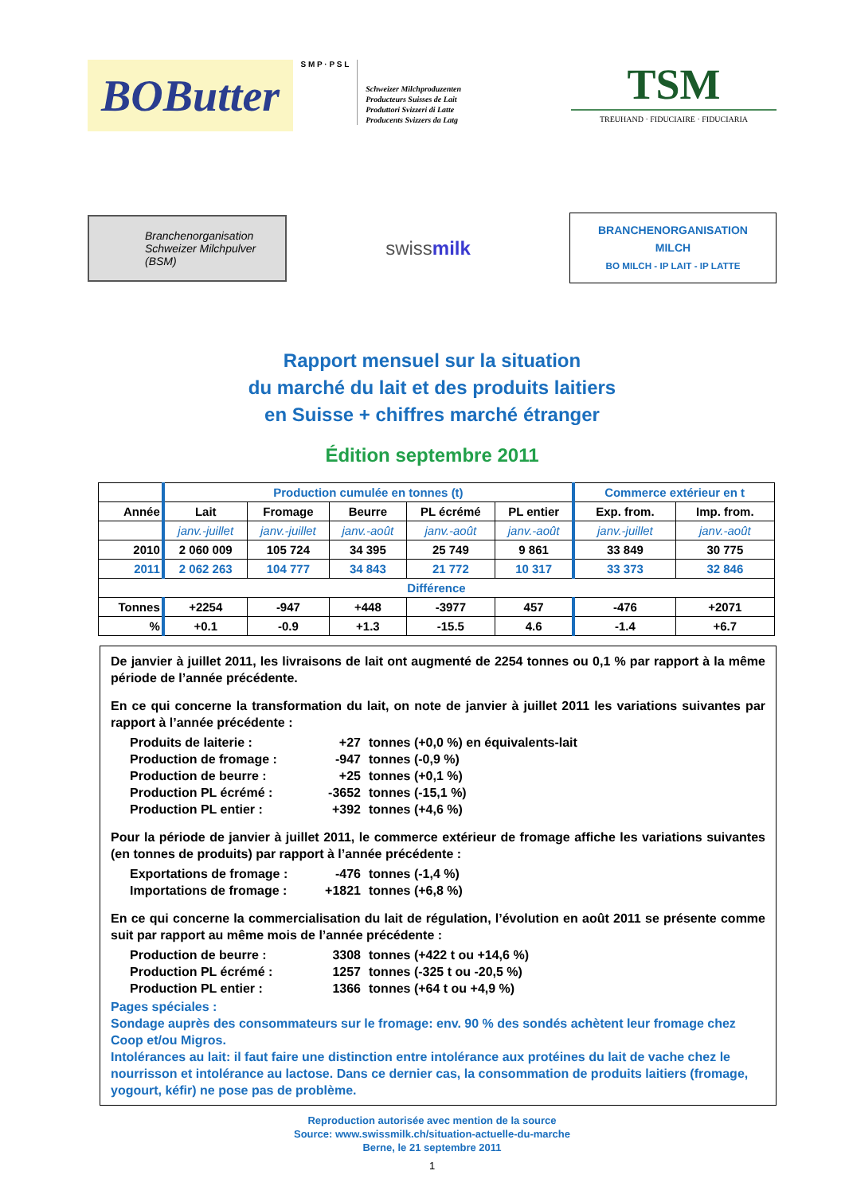BOButter
S M P · P S L
Schweizer Milchproduzenten
Producteurs Suisses de Lait
Produttori Svizzeri di Latte
Producents Svizzers da Latg
TSM
TREUHAND · FIDUCIAIRE · FIDUCIARIA
Branchenorganisation
Schweizer Milchpulver
(BSM)
swissmilk
BRANCHENORGANISATION
MILCH
BO MILCH - IP LAIT - IP LATTE
Rapport mensuel sur la situation
du marché du lait et des produits laitiers
en Suisse + chiffres marché étranger
Édition septembre 2011
| | Production cumulée en tonnes (t) | | | | | Commerce extérieur en t | |
| Année | Lait | Fromage | Beurre | PL écrémé | PL entier | Exp. from. | Imp. from. |
| | janv.-juillet | janv.-juillet | janv.-août | janv.-août | janv.-août | janv.-juillet | janv.-août |
| 2010 | 2 060 009 | 105 724 | 34 395 | 25 749 | 9 861 | 33 849 | 30 775 |
| 2011 | 2 062 263 | 104 777 | 34 843 | 21 772 | 10 317 | 33 373 | 32 846 |
| Différence | | | | | | | |
| Tonnes | +2254 | -947 | +448 | -3977 | 457 | -476 | +2071 |
| % | +0.1 | -0.9 | +1.3 | -15.5 | 4.6 | -1.4 | +6.7 |
De janvier à juillet 2011, les livraisons de lait ont augmenté de 2254 tonnes ou 0,1 % par rapport à la même période de l’année précédente.
En ce qui concerne la transformation du lait, on note de janvier à juillet 2011 les variations suivantes par rapport à l’année précédente :
Produits de laiterie : +27 tonnes (+0,0 %) en équivalents-lait Production de fromage : -947 tonnes (-0,9 %) Production de beurre : +25 tonnes (+0,1 %) Production PL écrémé : -3652 tonnes (-15,1 %) Production PL entier : +392 tonnes (+4,6 %)
Pour la période de janvier à juillet 2011, le commerce extérieur de fromage affiche les variations suivantes (en tonnes de produits) par rapport à l’année précédente :
Exportations de fromage : -476 tonnes (-1,4 %) Importations de fromage : +1821 tonnes (+6,8 %)
En ce qui concerne la commercialisation du lait de régulation, l’évolution en août 2011 se présente comme suit par rapport au même mois de l’année précédente :
Production de beurre : 3308 tonnes (+422 t ou +14,6 %) Production PL écrémé : 1257 tonnes (-325 t ou -20,5 %) Production PL entier : 1366 tonnes (+64 t ou +4,9 %)
Pages spéciales :
Sondage auprès des consommateurs sur le fromage: env. 90 % des sondés achètent leur fromage chez Coop et/ou Migros.
Intolérances au lait: il faut faire une distinction entre intolérance aux protéines du lait de vache chez le nourrisson et intolérance au lactose. Dans ce dernier cas, la consommation de produits laitiers (fromage, yogourt, kéfir) ne pose pas de problème.
Reproduction autorisée avec mention de la source
Source: www.swissmilk.ch/situation-actuelle-du-marche
Berne, le 21 septembre 2011
1